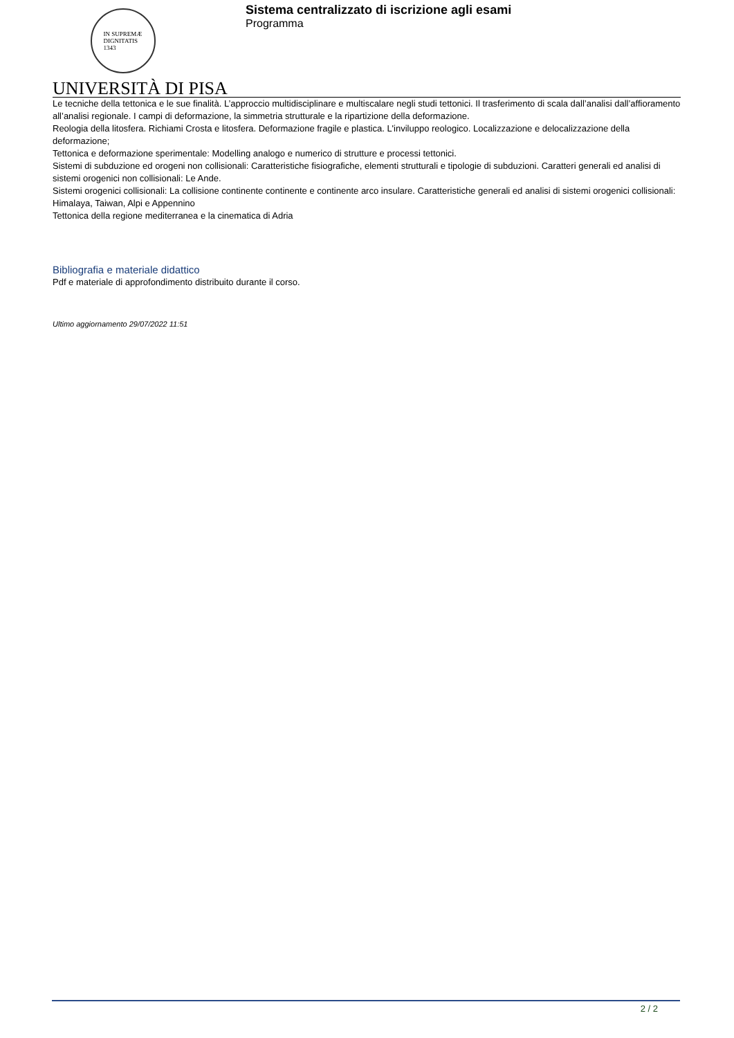IN SUPREMÆ
DIGNITATIS
1343
Sistema centralizzato di iscrizione agli esami
Programma
UNIVERSITÀ DI PISA
Le tecniche della tettonica e le sue finalità. L’approccio multidisciplinare e multiscalare negli studi tettonici. Il trasferimento di scala dall’analisi dall’affioramento all’analisi regionale. I campi di deformazione, la simmetria strutturale e la ripartizione della deformazione.
Reologia della litosfera. Richiami Crosta e litosfera. Deformazione fragile e plastica. L'inviluppo reologico. Localizzazione e delocalizzazione della deformazione;
Tettonica e deformazione sperimentale: Modelling analogo e numerico di strutture e processi tettonici.
Sistemi di subduzione ed orogeni non collisionali: Caratteristiche fisiografiche, elementi strutturali e tipologie di subduzioni. Caratteri generali ed analisi di sistemi orogenici non collisionali: Le Ande.
Sistemi orogenici collisionali: La collisione continente continente e continente arco insulare. Caratteristiche generali ed analisi di sistemi orogenici collisionali: Himalaya, Taiwan, Alpi e Appennino
Tettonica della regione mediterranea e la cinematica di Adria
Bibliografia e materiale didattico
Pdf e materiale di approfondimento distribuito durante il corso.
Ultimo aggiornamento 29/07/2022 11:51
2 / 2